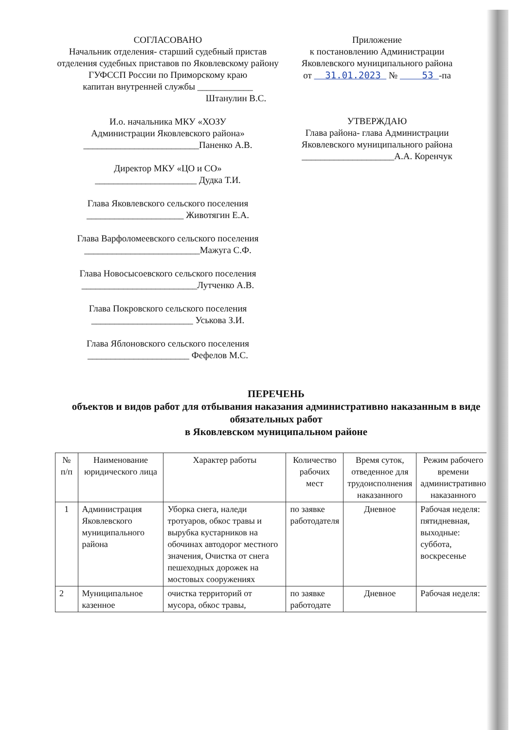СОГЛАСОВАНО
Начальник отделения- старший судебный пристав отделения судебных приставов по Яковлевскому району ГУФССП России по Приморскому краю
капитан внутренней службы ____________
Штанулин В.С.
И.о. начальника МКУ «ХОЗУ
Администрации Яковлевского района»
_________________________Паненко А.В.
Директор МКУ «ЦО и СО»
______________________ Дудка Т.И.
Глава Яковлевского сельского поселения
_____________________ Животягин Е.А.
Глава Варфоломеевского сельского поселения
_________________________Мажуга С.Ф.
Глава Новосысоевского сельского поселения
_________________________Лутченко А.В.
Глава Покровского сельского поселения
______________________ Уськова З.И.
Глава Яблоновского сельского поселения
______________________ Фефелов М.С.
Приложение
к постановлению Администрации
Яковлевского муниципального района
от 31.01.2023 № 53 -па
УТВЕРЖДАЮ
Глава района- глава Администрации
Яковлевского муниципального района
____________________А.А. Коренчук
ПЕРЕЧЕНЬ
объектов и видов работ для отбывания наказания административно наказанным в виде обязательных работ
в Яковлевском муниципальном районе
| № п/п | Наименование юридического лица | Характер работы | Количество рабочих мест | Время суток, отведенное для трудоисполнения наказанного | Режим рабочего времени административно наказанного |
| --- | --- | --- | --- | --- | --- |
| 1 | Администрация Яковлевского муниципального района | Уборка снега, наледи тротуаров, обкос травы и вырубка кустарников на обочинах автодорог местного значения, Очистка от снега пешеходных дорожек на мостовых сооружениях | по заявке работодателя | Дневное | Рабочая неделя: пятидневная, выходные: суббота, воскресенье |
| 2 | Муниципальное казенное | очистка территорий от мусора, обкос травы, | по заявке работодате | Дневное | Рабочая неделя: |